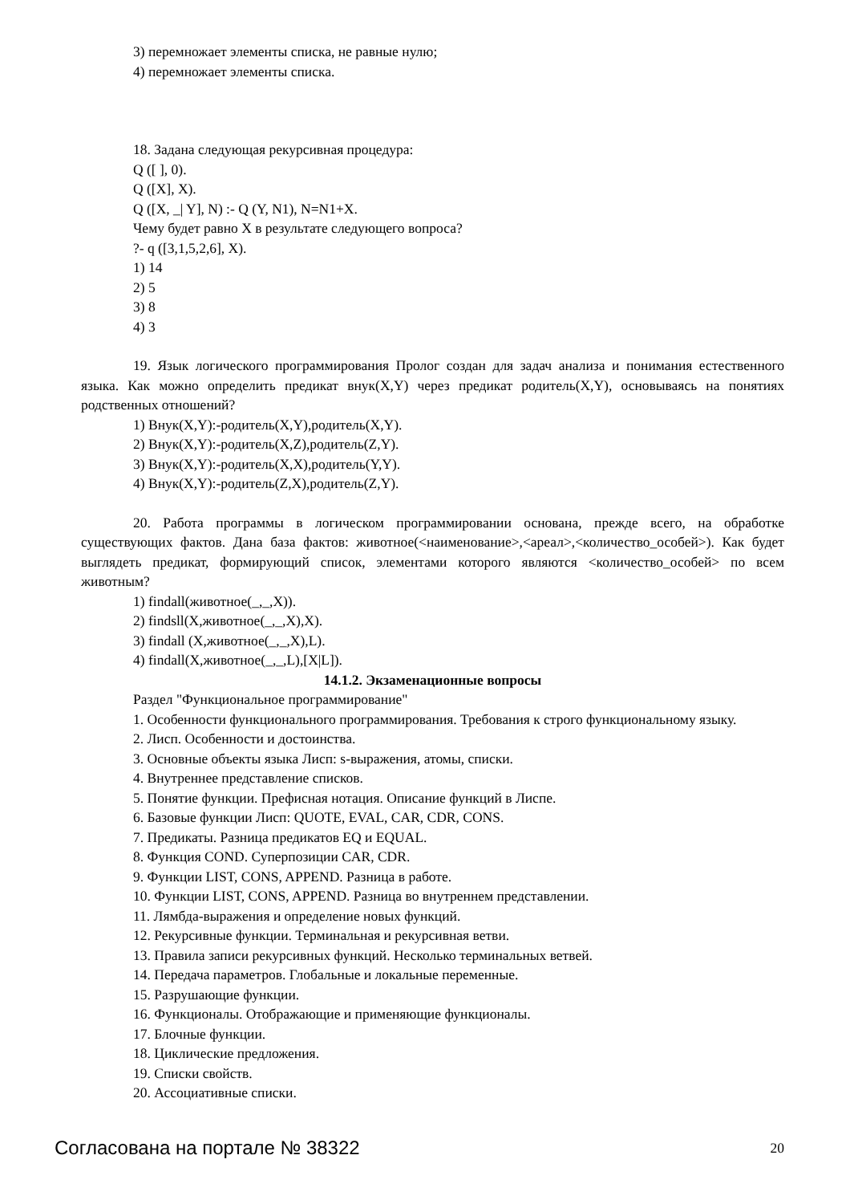3) перемножает элементы списка, не равные нулю;
4) перемножает элементы списка.
18. Задана следующая рекурсивная процедура:
Q ([ ], 0).
Q ([X], X).
Q ([X, _| Y], N) :- Q (Y, N1), N=N1+X.
Чему будет равно X в результате следующего вопроса?
?- q ([3,1,5,2,6], X).
1) 14
2) 5
3) 8
4) 3
19. Язык логического программирования Пролог создан для задач анализа и понимания естественного языка. Как можно определить предикат внук(X,Y) через предикат родитель(X,Y), основываясь на понятиях родственных отношений?
1) Внук(X,Y):-родитель(X,Y),родитель(X,Y).
2) Внук(X,Y):-родитель(X,Z),родитель(Z,Y).
3) Внук(X,Y):-родитель(X,X),родитель(Y,Y).
4) Внук(X,Y):-родитель(Z,X),родитель(Z,Y).
20. Работа программы в логическом программировании основана, прежде всего, на обработке существующих фактов. Дана база фактов: животное(<наименование>,<ареал>,<количество_особей>). Как будет выглядеть предикат, формирующий список, элементами которого являются <количество_особей> по всем животным?
1) findall(животное(_,_,X)).
2) findsll(X,животное(_,_,X),X).
3) findall (X,животное(_,_,X),L).
4) findall(X,животное(_,_,L),[X|L]).
14.1.2. Экзаменационные вопросы
Раздел "Функциональное программирование"
1. Особенности функционального программирования. Требования к строго функциональному языку.
2. Лисп. Особенности и достоинства.
3. Основные объекты языка Лисп: s-выражения, атомы, списки.
4. Внутреннее представление списков.
5. Понятие функции. Префисная нотация. Описание функций в Лиспе.
6. Базовые функции Лисп: QUOTE, EVAL, CAR, CDR, CONS.
7. Предикаты. Разница предикатов EQ и EQUAL.
8. Функция COND. Суперпозиции CAR, CDR.
9. Функции LIST, CONS, APPEND. Разница в работе.
10. Функции LIST, CONS, APPEND. Разница во внутреннем представлении.
11. Лямбда-выражения и определение новых функций.
12. Рекурсивные функции. Терминальная и рекурсивная ветви.
13. Правила записи рекурсивных функций. Несколько терминальных ветвей.
14. Передача параметров. Глобальные и локальные переменные.
15. Разрушающие функции.
16. Функционалы. Отображающие и применяющие функционалы.
17. Блочные функции.
18. Циклические предложения.
19. Списки свойств.
20. Ассоциативные списки.
Согласована на портале № 38322 20